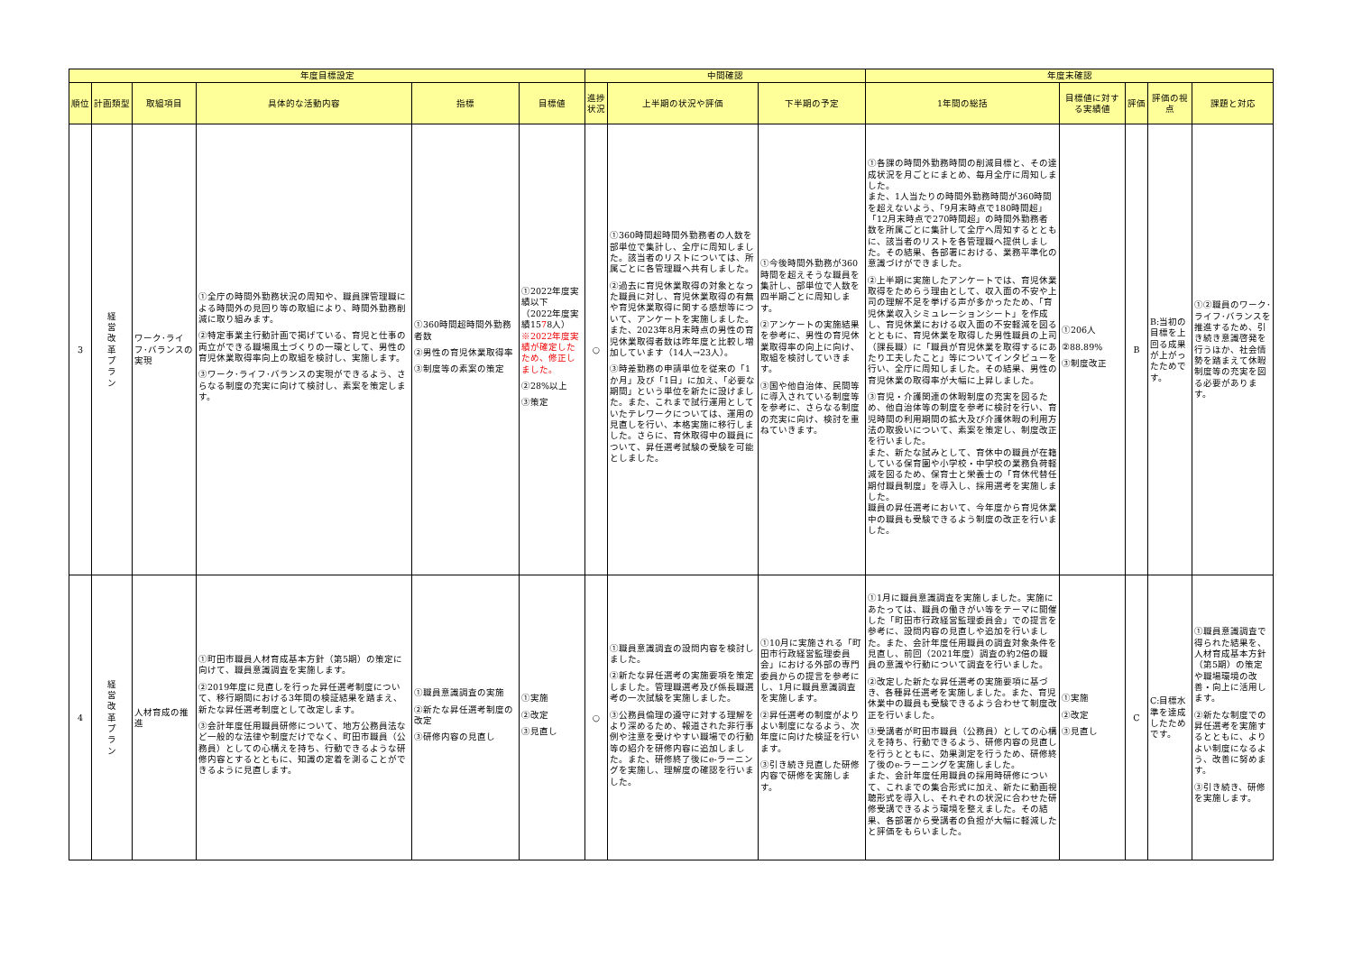| 年度目標設定 | | | | | | 中間確認 | | | 年度末確認 | | | | |
| --- | --- | --- | --- | --- | --- | --- | --- | --- | --- | --- | --- | --- | --- |
| 順位 | 計画類型 | 取組項目 | 具体的な活動内容 | 指標 | 目標値 | 進捗状況 | 上半期の状況や評価 | 下半期の予定 | 1年間の総括 | 目標値に対する実績値 | 評価 | 評価の視点 | 課題と対応 |
| 3 | 経 営 改 革 プ ラ ン | ワーク･ライフ･バランスの実現 | ①全庁の時間外勤務状況の周知や、職員課管理職による時間外の見回り等の取組により、時間外勤務削減に取り組みます。 ②特定事業主行動計画で掲げている、育児と仕事の両立ができる職場風土づくりの一環として、男性の育児休業取得率向上の取組を検討し、実施します。 ③ワーク･ライフ･バランスの実現ができるよう、さらなる制度の充実に向けて検討し、素案を策定します。 | ①360時間超時間外勤務者数 ②男性の育児休業取得率 ③制度等の素案の策定 | ①2022年度実績以下 （2022年度実績15 7 8人） ※2022年度実績が確定したため、修正しました。 ②28%以上 ③策定 | ○ | ①360時間超時間外勤務者の人数を部単位で集計し、全庁に周知しました。該当者のリストについては、所属ごとに各管理職へ共有しました。 ②過去に育児休業取得の対象となった職員に対し、育児休業取得の有無や育児休業取得に関する感想等について、アンケートを実施しました。また、2023年8月末時点の男性の育児休業取得者数は昨年度と比較し増加しています（14人→23人）。 ③時差勤務の申請単位を従来の「1か月」及び「1日」に加え、「必要な期間」という単位を新たに設けました。また、これまで試行運用としていたテレワークについては、運用の見直しを行い、本格実施に移行しました。さらに、育休取得中の職員について、昇任選考試験の受験を可能としました。 | ①今後時間外勤務が360時間を超えそうな職員を集計し、部単位で人数を四半期ごとに周知します。 ②アンケートの実施結果を参考に、男性の育児休業取得率の向上に向け、取組を検討していきます。 ③国や他自治体、民間等に導入されている制度等を参考に、さらなる制度の充実に向け、検討を重ねていきます。 | ①各課の時間外勤務時間の削減目標と、その達成状況を月ごとにまとめ、毎月全庁に周知しました。 また、1人当たりの時間外勤務時間が360時間を超えないよう、「9月末時点で180時間超」「12月末時点で270時間超」の時間外勤務者数を所属ごとに集計して全庁へ周知するとともに、該当者のリストを各管理職へ提供しました。その結果、各部署における、業務平準化の意識づけができました。 ②上半期に実施したアンケートでは、育児休業取得をためらう理由として、収入面の不安や上司の理解不足を挙げる声が多かったため、「育児休業収入シミュレーションシート」を作成し、育児休業における収入面の不安軽減を図るとともに、育児休業を取得した男性職員の上司（課長職）に「職員が育児休業を取得するにあたり工夫したこと」等についてインタビューを行い、全庁に周知しました。その結果、男性の育児休業の取得率が大幅に上昇しました。 ③育児・介護関連の休暇制度の充実を図るため、他自治体等の制度を参考に検討を行い、育児時間の利用期間の拡大及び介護休暇の利用方法の取扱いについて、素案を策定し、制度改正を行いました。 また、新たな試みとして、育休中の職員が在籍している保育園や小学校・中学校の業務負荷軽減を図るため、保育士と栄養士の「育休代替任期付職員制度」を導入し、採用選考を実施しました。 職員の昇任選考において、今年度から育児休業中の職員も受験できるよう制度の改正を行いました。 | ①206人 ②88.89% ③制度改正 | B | B:当初の目標を上回る成果が上がったためです。 | ①②職員のワーク･ライフ･バランスを推進するため、引き続き意識啓発を行うほか、社会情勢を踏まえて休暇制度等の充実を図る必要があります。 |
| 4 | 経 営 改 革 プ ラ ン | 人材育成の推進 | ①町田市職員人材育成基本方針（第5期）の策定に向けて、職員意識調査を実施します。 ②2019年度に見直しを行った昇任選考制度について、移行期間における3年間の検証結果を踏まえ、新たな昇任選考制度として改定します。 ③会計年度任用職員研修について、地方公務員法など一般的な法律や制度だけでなく、町田市職員（公務員）としての心構えを持ち、行動できるような研修内容とするとともに、知識の定着を測ることができるように見直します。 | ①職員意識調査の実施 ②新たな昇任選考制度の改定 ③研修内容の見直し | ①実施 ②改定 ③見直し | ○ | ①職員意識調査の設問内容を検討しました。 ②新たな昇任選考の実施要項を策定しました。管理職選考及び係長職選考の一次試験を実施しました。 ③公務員倫理の遵守に対する理解をより深めるため、報道された非行事例や注意を受けやすい職場での行動等の紹介を研修内容に追加しました。また、研修終了後にe-ラーニングを実施し、理解度の確認を行いました。 | ①10月に実施される「町田市行政経営監理委員会」における外部の専門委員からの提言を参考にし、1月に職員意識調査を実施します。 ②昇任選考の制度がよりよい制度になるよう、次年度に向けた検証を行います。 ③引き続き見直した研修内容で研修を実施します。 | ①1月に職員意識調査を実施しました。実施にあたっては、職員の働きがい等をテーマに開催した「町田市行政経営監理委員会」での提言を参考に、設問内容の見直しや追加を行いました。また、会計年度任用職員の調査対象条件を見直し、前回（2021年度）調査の約2倍の職員の意識や行動について調査を行いました。 ②改定した新たな昇任選考の実施要項に基づき、各種昇任選考を実施しました。また、育児休業中の職員も受験できるよう合わせて制度改正を行いました。 ③受講者が町田市職員（公務員）としての心構えを持ち、行動できるよう、研修内容の見直しを行うとともに、効果測定を行うため、研修終了後のe-ラーニングを実施しました。 また、会計年度任用職員の採用時研修について、これまでの集合形式に加え、新たに動画視聴形式を導入し、それぞれの状況に合わせた研修受講できるよう環境を整えました。その結果、各部署から受講者の負担が大幅に軽減したと評価をもらいました。 | ①実施 ②改定 ③見直し | C | C:目標水準を達成したためです。 | ①職員意識調査で得られた結果を、人材育成基本方針（第5期）の策定や職場環境の改善・向上に活用します。 ②新たな制度での昇任選考を実施するとともに、よりよい制度になるよう、改善に努めます。 ③引き続き、研修を実施します。 |